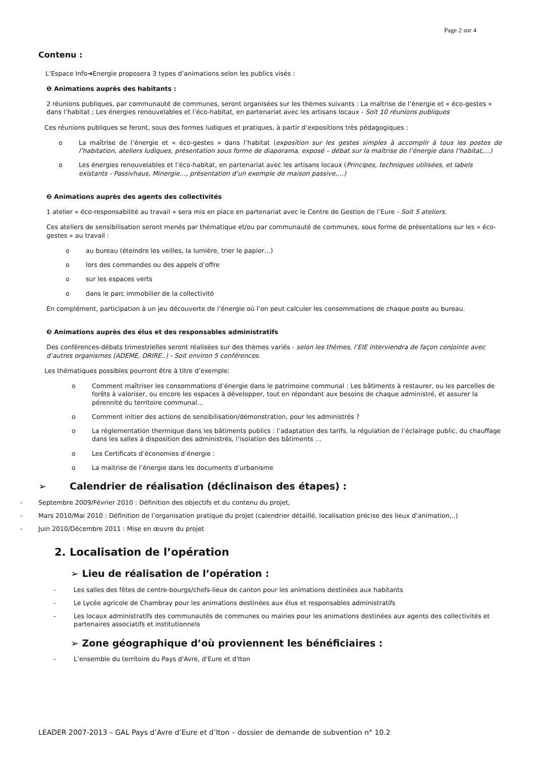Page 2 sur 4
Contenu :
L’Espace Info➔Energie proposera 3 types d’animations selon les publics visés :
❶ Animations auprès des habitants :
2 réunions publiques, par communauté de communes, seront organisées sur les thèmes suivants : La maîtrise de l’énergie et « éco-gestes » dans l’habitat ; Les énergies renouvelables et l’éco-habitat, en partenariat avec les artisans locaux - Soit 10 réunions publiques
Ces réunions publiques se feront, sous des formes ludiques et pratiques, à partir d’expositions très pédagogiques :
o La maîtrise de l’énergie et « éco-gestes » dans l’habitat (exposition sur les gestes simples à accomplir à tous les postes de l’habitation, ateliers ludiques, présentation sous forme de diaporama, exposé – débat sur la maîtrise de l’énergie dans l’habitat,…)
o Les énergies renouvelables et l’éco-habitat, en partenariat avec les artisans locaux (Principes, techniques utilisées, et labels existants - Passivhaus, Minergie…, présentation d’un exemple de maison passive,…)
❷ Animations auprès des agents des collectivités
1 atelier « éco-responsabilité au travail » sera mis en place en partenariat avec le Centre de Gestion de l’Eure - Soit 5 ateliers.
Ces ateliers de sensibilisation seront menés par thématique et/ou par communauté de communes, sous forme de présentations sur les « éco-gestes » au travail :
o au bureau (éteindre les veilles, la lumière, trier le papier…)
o lors des commandes ou des appels d’offre
o sur les espaces verts
o dans le parc immobilier de la collectivité
En complément, participation à un jeu découverte de l’énergie où l’on peut calculer les consommations de chaque poste au bureau.
❸ Animations auprès des élus et des responsables administratifs
Des conférences-débats trimestrielles seront réalisées sur des thèmes variés - selon les thèmes, l’EIE interviendra de façon conjointe avec d’autres organismes (ADEME, DRIRE..) - Soit environ 5 conférences.
Les thématiques possibles pourront être à titre d’exemple:
o Comment maîtriser les consommations d’énergie dans le patrimoine communal : Les bâtiments à restaurer, ou les parcelles de forêts à valoriser, ou encore les espaces à développer, tout en répondant aux besoins de chaque administré, et assurer la pérennité du territoire communal…
o Comment initier des actions de sensibilisation/démonstration, pour les administrés ?
o La réglementation thermique dans les bâtiments publics : l’adaptation des tarifs, la régulation de l’éclairage public, du chauffage dans les salles à disposition des administrés, l’isolation des bâtiments …
o Les Certificats d’économies d’énergie :
o La maitrise de l’énergie dans les documents d’urbanisme
➢ Calendrier de réalisation (déclinaison des étapes) :
- Septembre 2009/Février 2010 : Définition des objectifs et du contenu du projet,
- Mars 2010/Mai 2010 : Définition de l’organisation pratique du projet (calendrier détaillé, localisation précise des lieux d’animation,..)
- Juin 2010/Décembre 2011 : Mise en œuvre du projet
2. Localisation de l’opération
➢ Lieu de réalisation de l’opération :
- Les salles des fêtes de centre-bourgs/chefs-lieux de canton pour les animations destinées aux habitants
- Le Lycée agricole de Chambray pour les animations destinées aux élus et responsables administratifs
- Les locaux administratifs des communautés de communes ou mairies pour les animations destinées aux agents des collectivités et partenaires associatifs et institutionnels
➢ Zone géographique d’où proviennent les bénéficiaires :
- L’ensemble du territoire du Pays d'Avre, d'Eure et d'Iton
LEADER 2007-2013 – GAL Pays d’Avre d’Eure et d’Iton – dossier de demande de subvention n° 10.2